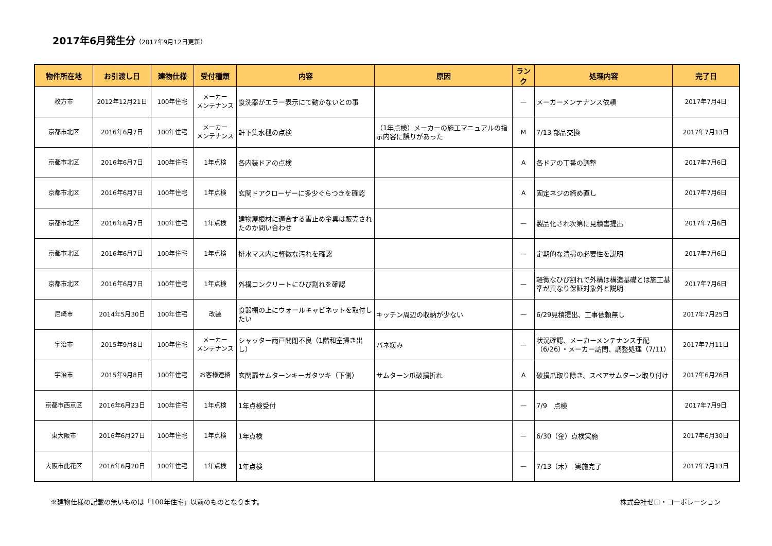2017年6月発生分（2017年9月12日更新）
| 物件所在地 | お引渡し日 | 建物仕様 | 受付種類 | 内容 | 原因 | ランク | 処理内容 | 完了日 |
| --- | --- | --- | --- | --- | --- | --- | --- | --- |
| 枚方市 | 2012年12月21日 | 100年住宅 | メーカー メンテナンス | 食洗器がエラー表示にて動かないとの事 | | — | メーカーメンテナンス依頼 | 2017年7月4日 |
| 京都市北区 | 2016年6月7日 | 100年住宅 | メーカー メンテナンス | 軒下集水樋の点検 | （1年点検）メーカーの施工マニュアルの指示内容に誤りがあった | M | 7/13 部品交換 | 2017年7月13日 |
| 京都市北区 | 2016年6月7日 | 100年住宅 | 1年点検 | 各内装ドアの点検 | | A | 各ドアの丁番の調整 | 2017年7月6日 |
| 京都市北区 | 2016年6月7日 | 100年住宅 | 1年点検 | 玄関ドアクローザーに多少ぐらつきを確認 | | A | 固定ネジの締め直し | 2017年7月6日 |
| 京都市北区 | 2016年6月7日 | 100年住宅 | 1年点検 | 建物屋根材に適合する雪止め金具は販売されたのか問い合わせ | | — | 製品化され次第に見積書提出 | 2017年7月6日 |
| 京都市北区 | 2016年6月7日 | 100年住宅 | 1年点検 | 排水マス内に軽微な汚れを確認 | | — | 定期的な清掃の必要性を説明 | 2017年7月6日 |
| 京都市北区 | 2016年6月7日 | 100年住宅 | 1年点検 | 外構コンクリートにひび割れを確認 | | — | 軽微なひび割れで外構は構造基礎とは施工基準が異なり保証対象外と説明 | 2017年7月6日 |
| 尼崎市 | 2014年5月30日 | 100年住宅 | 改装 | 食器棚の上にウォールキャビネットを取付したい | キッチン周辺の収納が少ない | — | 6/29見積提出、工事依頼無し | 2017年7月25日 |
| 宇治市 | 2015年9月8日 | 100年住宅 | メーカー メンテナンス | シャッター雨戸開閉不良（1階和室掃き出し） | バネ緩み | — | 状況確認、メーカーメンテナンス手配（6/26）・メーカー訪問、調整処理（7/11） | 2017年7月11日 |
| 宇治市 | 2015年9月8日 | 100年住宅 | お客様連絡 | 玄関扉サムターンキーガタツキ（下側） | サムターン爪破損折れ | A | 破損爪取り除き、スペアサムターン取り付け | 2017年6月26日 |
| 京都市西京区 | 2016年6月23日 | 100年住宅 | 1年点検 | 1年点検受付 | | — | 7/9 点検 | 2017年7月9日 |
| 東大阪市 | 2016年6月27日 | 100年住宅 | 1年点検 | 1年点検 | | — | 6/30（金）点検実施 | 2017年6月30日 |
| 大阪市此花区 | 2016年6月20日 | 100年住宅 | 1年点検 | 1年点検 | | — | 7/13（木） 実施完了 | 2017年7月13日 |
※建物仕様の記載の無いものは「100年住宅」以前のものとなります。 株式会社ゼロ・コーポレーション